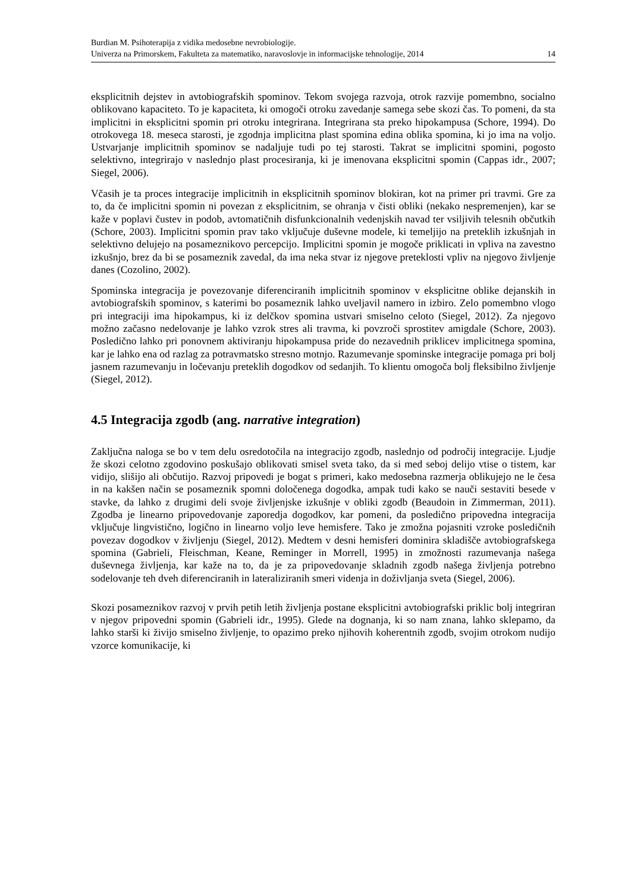Burdian M. Psihoterapija z vidika medosebne nevrobiologije.
Univerza na Primorskem, Fakulteta za matematiko, naravoslovje in informacijske tehnologije, 2014
14
eksplicitnih dejstev in avtobiografskih spominov. Tekom svojega razvoja, otrok razvije pomembno, socialno oblikovano kapaciteto. To je kapaciteta, ki omogoči otroku zavedanje samega sebe skozi čas. To pomeni, da sta implicitni in eksplicitni spomin pri otroku integrirana. Integrirana sta preko hipokampusa (Schore, 1994). Do otrokovega 18. meseca starosti, je zgodnja implicitna plast spomina edina oblika spomina, ki jo ima na voljo. Ustvarjanje implicitnih spominov se nadaljuje tudi po tej starosti. Takrat se implicitni spomini, pogosto selektivno, integrirajo v naslednjo plast procesiranja, ki je imenovana eksplicitni spomin (Cappas idr., 2007; Siegel, 2006).
Včasih je ta proces integracije implicitnih in eksplicitnih spominov blokiran, kot na primer pri travmi. Gre za to, da če implicitni spomin ni povezan z eksplicitnim, se ohranja v čisti obliki (nekako nespremenjen), kar se kaže v poplavi čustev in podob, avtomatičnih disfunkcionalnih vedenjskih navad ter vsiljivih telesnih občutkih (Schore, 2003). Implicitni spomin prav tako vključuje duševne modele, ki temeljijo na preteklih izkušnjah in selektivno delujejo na posameznikovo percepcijo. Implicitni spomin je mogoče priklicati in vpliva na zavestno izkušnjo, brez da bi se posameznik zavedal, da ima neka stvar iz njegove preteklosti vpliv na njegovo življenje danes (Cozolino, 2002).
Spominska integracija je povezovanje diferenciranih implicitnih spominov v eksplicitne oblike dejanskih in avtobiografskih spominov, s katerimi bo posameznik lahko uveljavil namero in izbiro. Zelo pomembno vlogo pri integraciji ima hipokampus, ki iz delčkov spomina ustvari smiselno celoto (Siegel, 2012). Za njegovo možno začasno nedelovanje je lahko vzrok stres ali travma, ki povzroči sprostitev amigdale (Schore, 2003). Posledično lahko pri ponovnem aktiviranju hipokampusa pride do nezavednih priklicev implicitnega spomina, kar je lahko ena od razlag za potravmatsko stresno motnjo. Razumevanje spominske integracije pomaga pri bolj jasnem razumevanju in ločevanju preteklih dogodkov od sedanjih. To klientu omogoča bolj fleksibilno življenje (Siegel, 2012).
4.5 Integracija zgodb (ang. narrative integration)
Zaključna naloga se bo v tem delu osredotočila na integracijo zgodb, naslednjo od področij integracije. Ljudje že skozi celotno zgodovino poskušajo oblikovati smisel sveta tako, da si med seboj delijo vtise o tistem, kar vidijo, slišijo ali občutijo. Razvoj pripovedi je bogat s primeri, kako medosebna razmerja oblikujejo ne le česa in na kakšen način se posameznik spomni določenega dogodka, ampak tudi kako se nauči sestaviti besede v stavke, da lahko z drugimi deli svoje življenjske izkušnje v obliki zgodb (Beaudoin in Zimmerman, 2011). Zgodba je linearno pripovedovanje zaporedja dogodkov, kar pomeni, da posledično pripovedna integracija vključuje lingvistično, logično in linearno voljo leve hemisfere. Tako je zmožna pojasniti vzroke posledičnih povezav dogodkov v življenju (Siegel, 2012). Medtem v desni hemisferi dominira skladišče avtobiografskega spomina (Gabrieli, Fleischman, Keane, Reminger in Morrell, 1995) in zmožnosti razumevanja našega duševnega življenja, kar kaže na to, da je za pripovedovanje skladnih zgodb našega življenja potrebno sodelovanje teh dveh diferenciranih in lateraliziranih smeri videnja in doživljanja sveta (Siegel, 2006).
Skozi posameznikov razvoj v prvih petih letih življenja postane eksplicitni avtobiografski priklic bolj integriran v njegov pripovedni spomin (Gabrieli idr., 1995). Glede na dognanja, ki so nam znana, lahko sklepamo, da lahko starši ki živijo smiselno življenje, to opazimo preko njihovih koherentnih zgodb, svojim otrokom nudijo vzorce komunikacije, ki